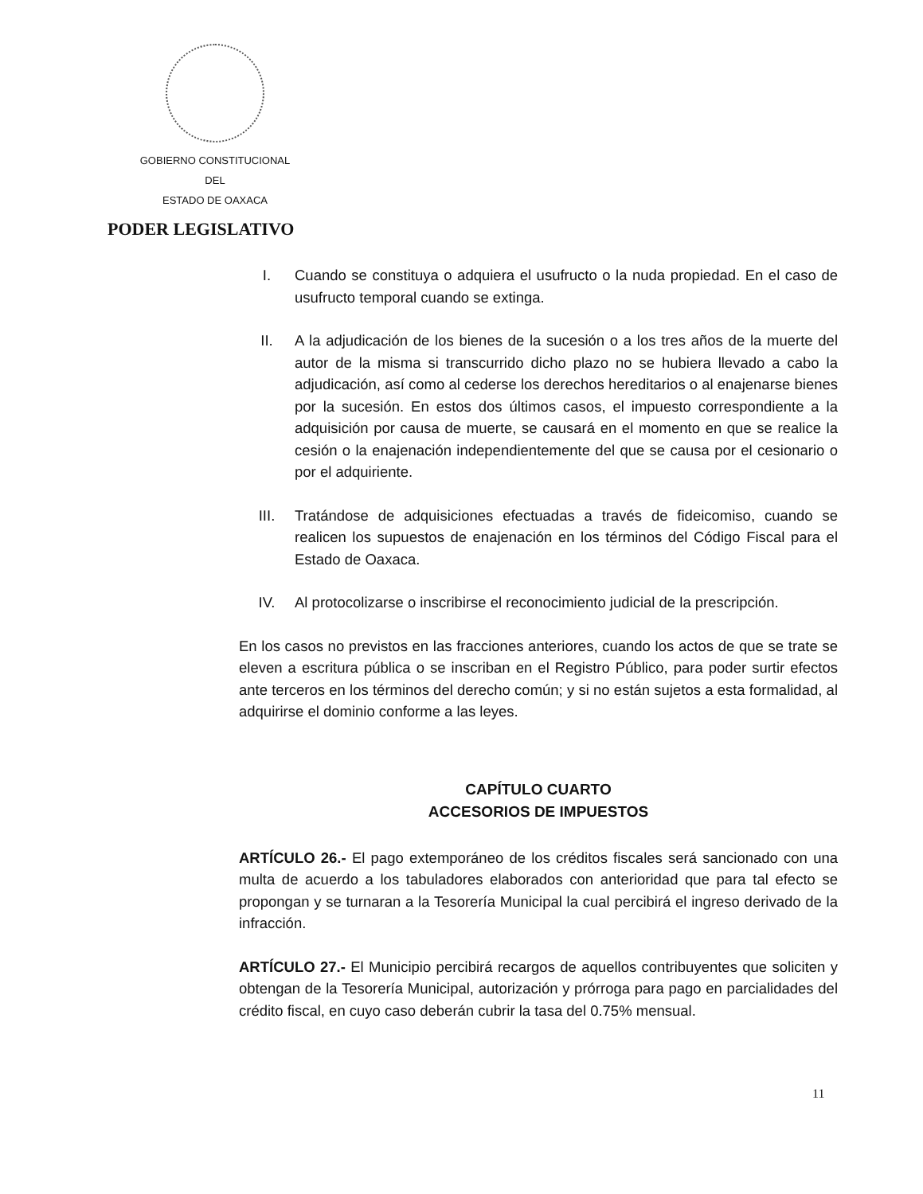GOBIERNO CONSTITUCIONAL
DEL
ESTADO DE OAXACA
PODER LEGISLATIVO
I. Cuando se constituya o adquiera el usufructo o la nuda propiedad. En el caso de usufructo temporal cuando se extinga.
II. A la adjudicación de los bienes de la sucesión o a los tres años de la muerte del autor de la misma si transcurrido dicho plazo no se hubiera llevado a cabo la adjudicación, así como al cederse los derechos hereditarios o al enajenarse bienes por la sucesión. En estos dos últimos casos, el impuesto correspondiente a la adquisición por causa de muerte, se causará en el momento en que se realice la cesión o la enajenación independientemente del que se causa por el cesionario o por el adquiriente.
III. Tratándose de adquisiciones efectuadas a través de fideicomiso, cuando se realicen los supuestos de enajenación en los términos del Código Fiscal para el Estado de Oaxaca.
IV. Al protocolizarse o inscribirse el reconocimiento judicial de la prescripción.
En los casos no previstos en las fracciones anteriores, cuando los actos de que se trate se eleven a escritura pública o se inscriban en el Registro Público, para poder surtir efectos ante terceros en los términos del derecho común; y si no están sujetos a esta formalidad, al adquirirse el dominio conforme a las leyes.
CAPÍTULO CUARTO
ACCESORIOS DE IMPUESTOS
ARTÍCULO 26.- El pago extemporáneo de los créditos fiscales será sancionado con una multa de acuerdo a los tabuladores elaborados con anterioridad que para tal efecto se propongan y se turnaran a la Tesorería Municipal la cual percibirá el ingreso derivado de la infracción.
ARTÍCULO 27.- El Municipio percibirá recargos de aquellos contribuyentes que soliciten y obtengan de la Tesorería Municipal, autorización y prórroga para pago en parcialidades del crédito fiscal, en cuyo caso deberán cubrir la tasa del 0.75% mensual.
11